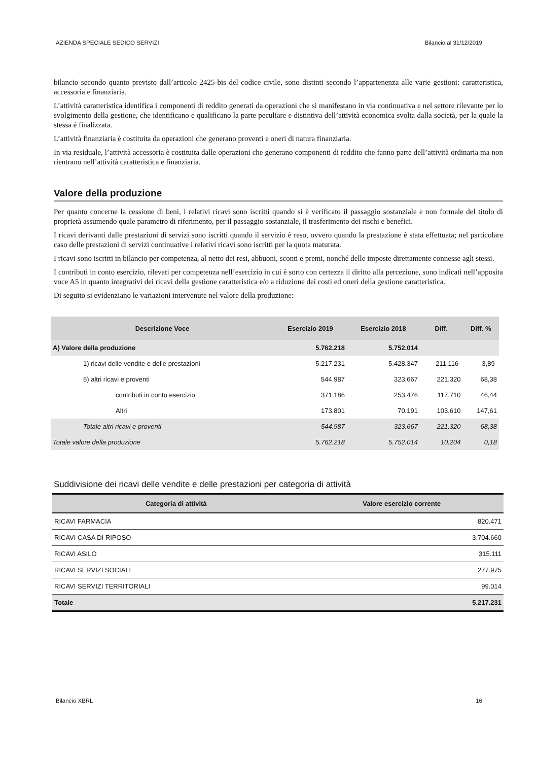AZIENDA SPECIALE SEDICO SERVIZI Bilancio al 31/12/2019
bilancio secondo quanto previsto dall’articolo 2425-bis del codice civile, sono distinti secondo l’appartenenza alle varie gestioni: caratteristica, accessoria e finanziaria.
L’attività caratteristica identifica i componenti di reddito generati da operazioni che si manifestano in via continuativa e nel settore rilevante per lo svolgimento della gestione, che identificano e qualificano la parte peculiare e distintiva dell’attività economica svolta dalla società, per la quale la stessa è finalizzata.
L’attività finanziaria è costituita da operazioni che generano proventi e oneri di natura finanziaria.
In via residuale, l’attività accessoria è costituita dalle operazioni che generano componenti di reddito che fanno parte dell’attività ordinaria ma non rientrano nell’attività caratteristica e finanziaria.
Valore della produzione
Per quanto concerne la cessione di beni, i relativi ricavi sono iscritti quando si è verificato il passaggio sostanziale e non formale del titolo di proprietà assumendo quale parametro di riferimento, per il passaggio sostanziale, il trasferimento dei rischi e benefici.
I ricavi derivanti dalle prestazioni di servizi sono iscritti quando il servizio è reso, ovvero quando la prestazione è stata effettuata; nel particolare caso delle prestazioni di servizi continuative i relativi ricavi sono iscritti per la quota maturata.
I ricavi sono iscritti in bilancio per competenza, al netto dei resi, abbuoni, sconti e premi, nonché delle imposte direttamente connesse agli stessi.
I contributi in conto esercizio, rilevati per competenza nell’esercizio in cui è sorto con certezza il diritto alla percezione, sono indicati nell’apposita voce A5 in quanto integrativi dei ricavi della gestione caratteristica e/o a riduzione dei costi ed oneri della gestione caratteristica.
Di seguito si evidenziano le variazioni intervenute nel valore della produzione:
| Descrizione Voce | Esercizio 2019 | Esercizio 2018 | Diff. | Diff. % |
| --- | --- | --- | --- | --- |
| A) Valore della produzione | 5.762.218 | 5.752.014 | | |
| 1) ricavi delle vendite e delle prestazioni | 5.217.231 | 5.428.347 | 211.116- | 3,89- |
| 5) altri ricavi e proventi | 544.987 | 323.667 | 221.320 | 68,38 |
| contributi in conto esercizio | 371.186 | 253.476 | 117.710 | 46,44 |
| Altri | 173.801 | 70.191 | 103.610 | 147,61 |
| Totale altri ricavi e proventi | 544.987 | 323.667 | 221.320 | 68,38 |
| Totale valore della produzione | 5.762.218 | 5.752.014 | 10.204 | 0,18 |
Suddivisione dei ricavi delle vendite e delle prestazioni per categoria di attività
| Categoria di attività | Valore esercizio corrente |
| --- | --- |
| RICAVI FARMACIA | 820.471 |
| RICAVI CASA DI RIPOSO | 3.704.660 |
| RICAVI ASILO | 315.111 |
| RICAVI SERVIZI SOCIALI | 277.975 |
| RICAVI SERVIZI TERRITORIALI | 99.014 |
| Totale | 5.217.231 |
Bilancio XBRL 16